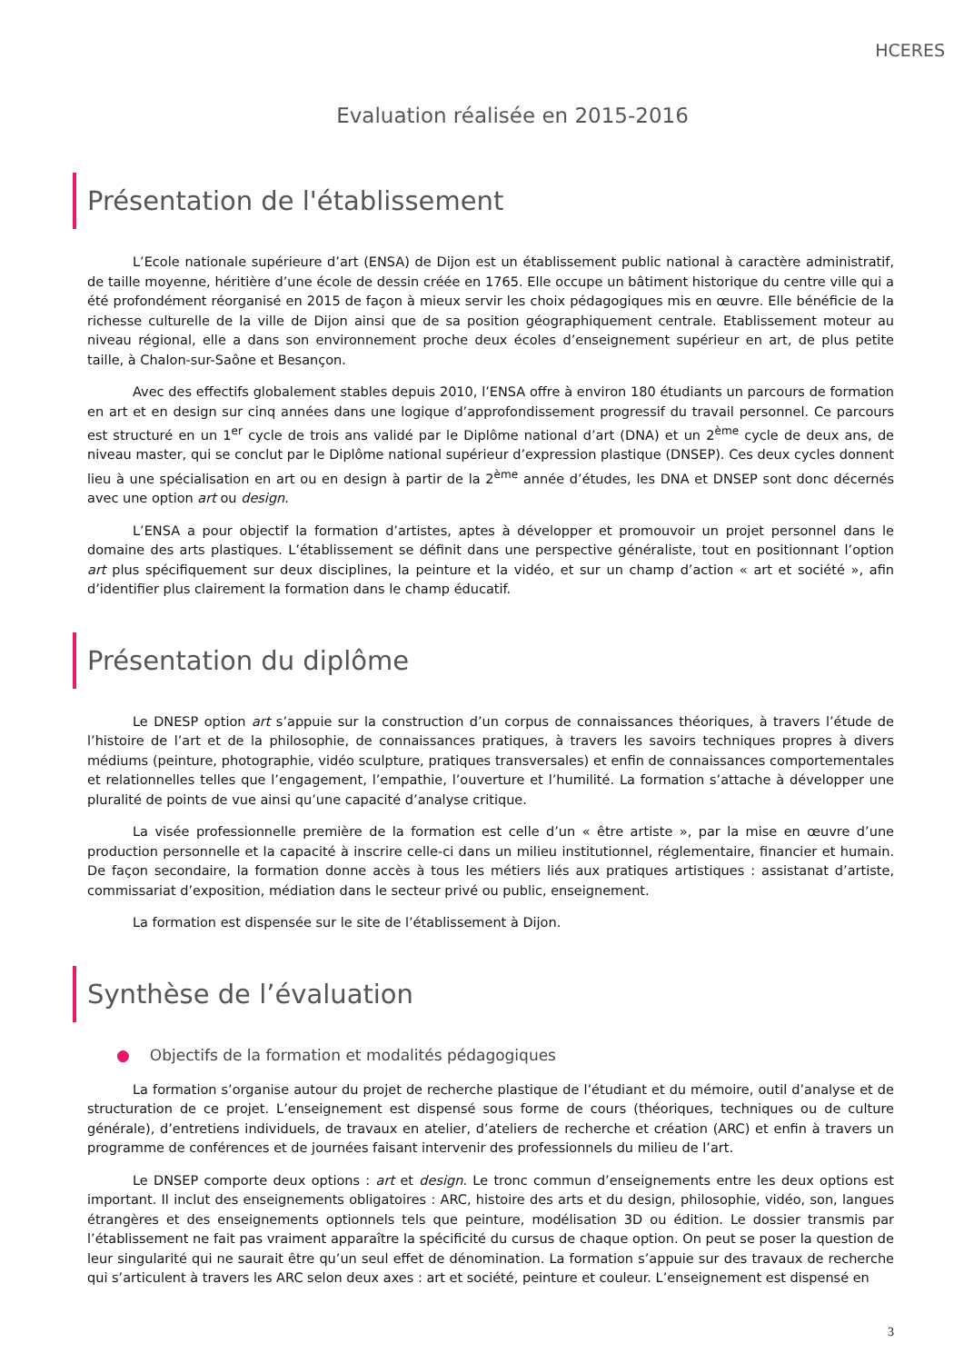HCERES
Evaluation réalisée en 2015-2016
Présentation de l'établissement
L’Ecole nationale supérieure d’art (ENSA) de Dijon est un établissement public national à caractère administratif, de taille moyenne, héritière d’une école de dessin créée en 1765. Elle occupe un bâtiment historique du centre ville qui a été profondément réorganisé en 2015 de façon à mieux servir les choix pédagogiques mis en œuvre. Elle bénéficie de la richesse culturelle de la ville de Dijon ainsi que de sa position géographiquement centrale. Etablissement moteur au niveau régional, elle a dans son environnement proche deux écoles d’enseignement supérieur en art, de plus petite taille, à Chalon-sur-Saône et Besançon.
Avec des effectifs globalement stables depuis 2010, l’ENSA offre à environ 180 étudiants un parcours de formation en art et en design sur cinq années dans une logique d’approfondissement progressif du travail personnel. Ce parcours est structuré en un 1<sup>er</sup> cycle de trois ans validé par le Diplôme national d’art (DNA) et un 2<sup>ème</sup> cycle de deux ans, de niveau master, qui se conclut par le Diplôme national supérieur d’expression plastique (DNSEP). Ces deux cycles donnent lieu à une spécialisation en art ou en design à partir de la 2<sup>ème</sup> année d’études, les DNA et DNSEP sont donc décernés avec une option art ou design.
L’ENSA a pour objectif la formation d’artistes, aptes à développer et promouvoir un projet personnel dans le domaine des arts plastiques. L’établissement se définit dans une perspective généraliste, tout en positionnant l’option art plus spécifiquement sur deux disciplines, la peinture et la vidéo, et sur un champ d’action « art et société », afin d’identifier plus clairement la formation dans le champ éducatif.
Présentation du diplôme
Le DNESP option art s’appuie sur la construction d’un corpus de connaissances théoriques, à travers l’étude de l’histoire de l’art et de la philosophie, de connaissances pratiques, à travers les savoirs techniques propres à divers médiums (peinture, photographie, vidéo sculpture, pratiques transversales) et enfin de connaissances comportementales et relationnelles telles que l’engagement, l’empathie, l’ouverture et l’humilité. La formation s’attache à développer une pluralité de points de vue ainsi qu’une capacité d’analyse critique.
La visée professionnelle première de la formation est celle d’un « être artiste », par la mise en œuvre d’une production personnelle et la capacité à inscrire celle-ci dans un milieu institutionnel, réglementaire, financier et humain. De façon secondaire, la formation donne accès à tous les métiers liés aux pratiques artistiques : assistanat d’artiste, commissariat d’exposition, médiation dans le secteur privé ou public, enseignement.
La formation est dispensée sur le site de l’établissement à Dijon.
Synthèse de l’évaluation
● Objectifs de la formation et modalités pédagogiques
La formation s’organise autour du projet de recherche plastique de l’étudiant et du mémoire, outil d’analyse et de structuration de ce projet. L’enseignement est dispensé sous forme de cours (théoriques, techniques ou de culture générale), d’entretiens individuels, de travaux en atelier, d’ateliers de recherche et création (ARC) et enfin à travers un programme de conférences et de journées faisant intervenir des professionnels du milieu de l’art.
Le DNSEP comporte deux options : art et design. Le tronc commun d’enseignements entre les deux options est important. Il inclut des enseignements obligatoires : ARC, histoire des arts et du design, philosophie, vidéo, son, langues étrangères et des enseignements optionnels tels que peinture, modélisation 3D ou édition. Le dossier transmis par l’établissement ne fait pas vraiment apparaître la spécificité du cursus de chaque option. On peut se poser la question de leur singularité qui ne saurait être qu’un seul effet de dénomination. La formation s’appuie sur des travaux de recherche qui s’articulent à travers les ARC selon deux axes : art et société, peinture et couleur. L’enseignement est dispensé en
3